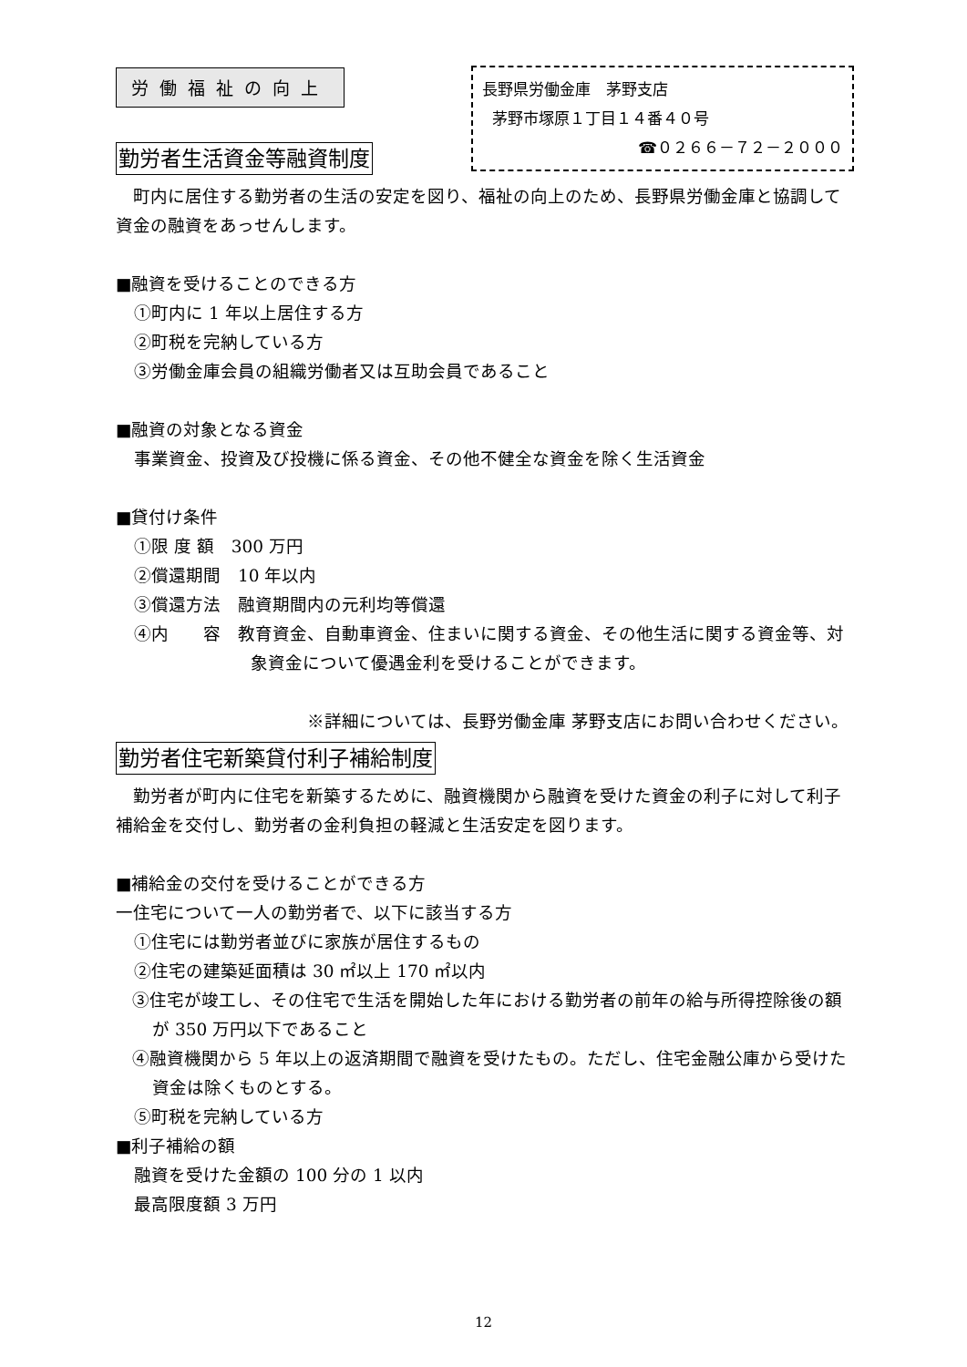労働福祉の向上
長野県労働金庫　茅野支店
茅野市塚原１丁目１４番４０号
☎０２６６－７２－２０００
勤労者生活資金等融資制度
　町内に居住する勤労者の生活の安定を図り、福祉の向上のため、長野県労働金庫と協調して資金の融資をあっせんします。
■融資を受けることのできる方
①町内に 1 年以上居住する方
②町税を完納している方
③労働金庫会員の組織労働者又は互助会員であること
■融資の対象となる資金
事業資金、投資及び投機に係る資金、その他不健全な資金を除く生活資金
■貸付け条件
①限 度 額　300 万円
②償還期間　10 年以内
③償還方法　融資期間内の元利均等償還
④内　　容　教育資金、自動車資金、住まいに関する資金、その他生活に関する資金等、対象資金について優遇金利を受けることができます。
※詳細については、長野労働金庫 茅野支店にお問い合わせください。
勤労者住宅新築貸付利子補給制度
　勤労者が町内に住宅を新築するために、融資機関から融資を受けた資金の利子に対して利子補給金を交付し、勤労者の金利負担の軽減と生活安定を図ります。
■補給金の交付を受けることができる方
一住宅について一人の勤労者で、以下に該当する方
①住宅には勤労者並びに家族が居住するもの
②住宅の建築延面積は 30 ㎡以上 170 ㎡以内
③住宅が竣工し、その住宅で生活を開始した年における勤労者の前年の給与所得控除後の額が 350 万円以下であること
④融資機関から 5 年以上の返済期間で融資を受けたもの。ただし、住宅金融公庫から受けた資金は除くものとする。
⑤町税を完納している方
■利子補給の額
融資を受けた金額の 100 分の 1 以内
最高限度額 3 万円
12